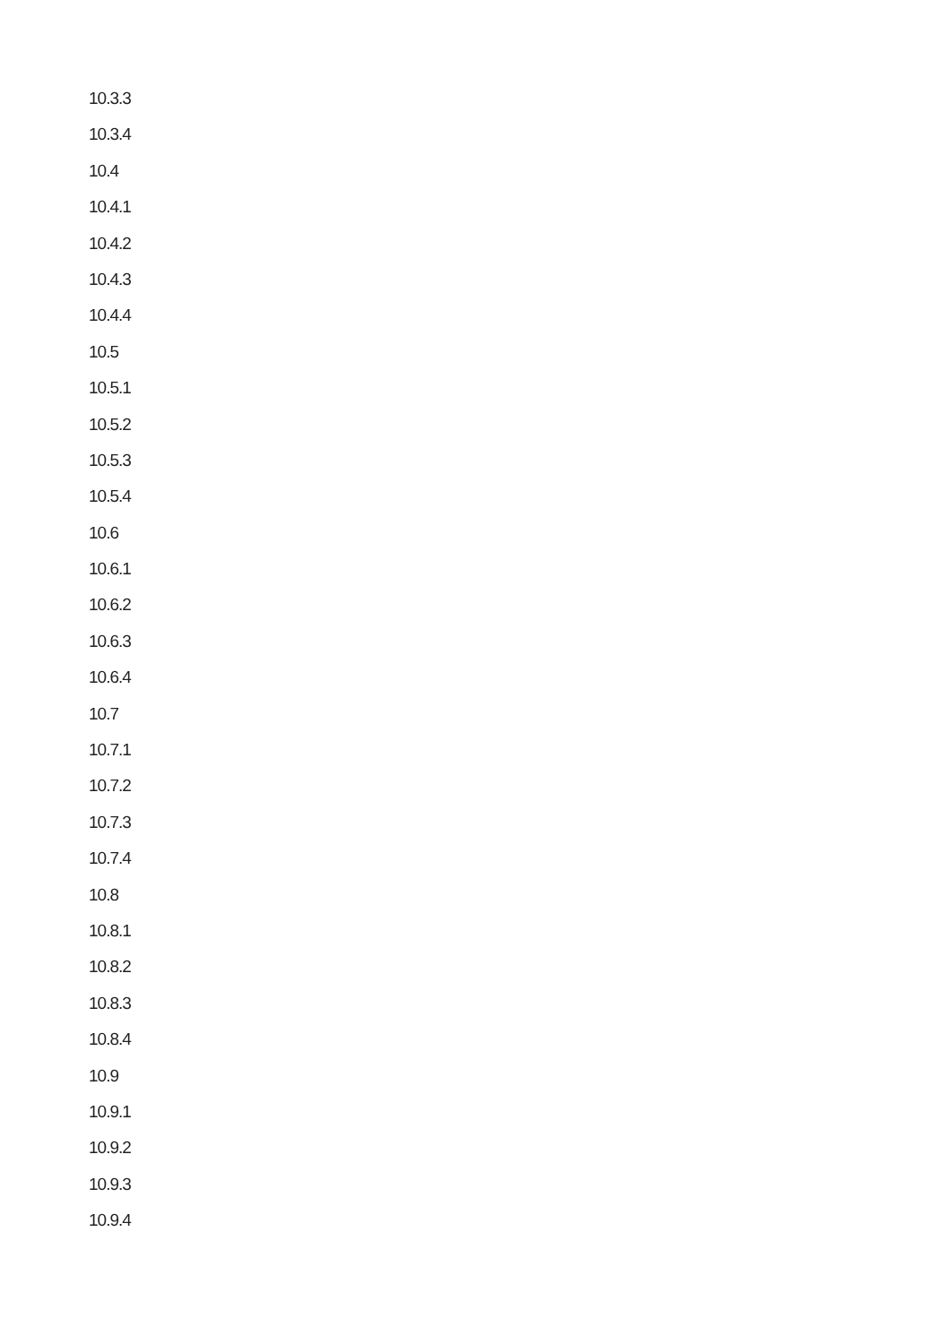10.3.3
10.3.4
10.4
10.4.1
10.4.2
10.4.3
10.4.4
10.5
10.5.1
10.5.2
10.5.3
10.5.4
10.6
10.6.1
10.6.2
10.6.3
10.6.4
10.7
10.7.1
10.7.2
10.7.3
10.7.4
10.8
10.8.1
10.8.2
10.8.3
10.8.4
10.9
10.9.1
10.9.2
10.9.3
10.9.4